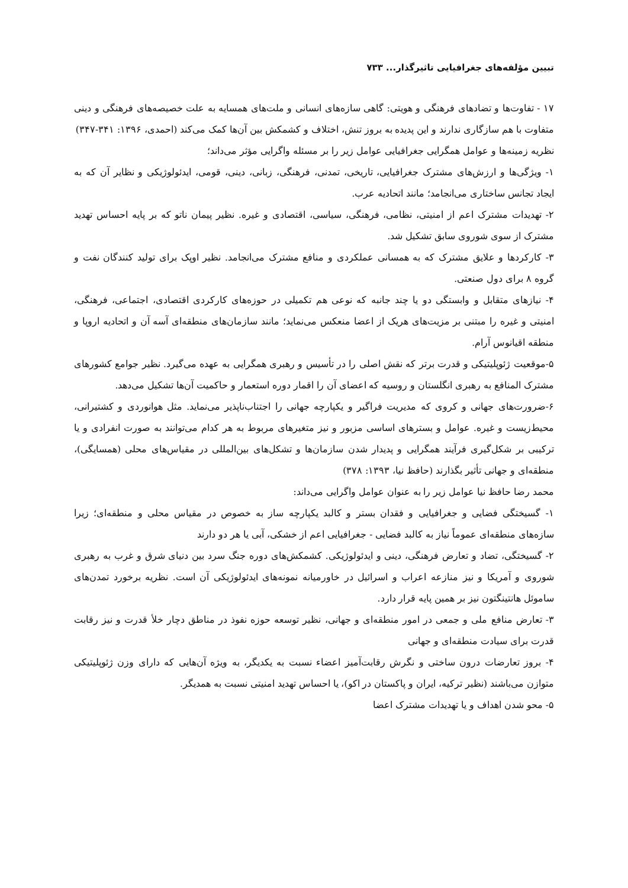تبیین مؤلفه‌های جغرافیایی تاثیرگذار... ۷۳۳
۱۷ - تفاوت‌ها و تضادهای فرهنگی و هویتی: گاهی سازه‌های انسانی و ملت‌های همسایه به علت خصیصه‌های فرهنگی و دینی متفاوت با هم سازگاری ندارند و این پدیده به بروز تنش، اختلاف و کشمکش بین آن‌ها کمک می‌کند (احمدی، ۱۳۹۶: ۳۴۱-۳۴۷)
نظریه زمینه‌ها و عوامل همگرایی جغرافیایی عوامل زیر را بر مسئله واگرایی مؤثر می‌داند؛
۱- ویژگی‌ها و ارزش‌های مشترک جغرافیایی، تاریخی، تمدنی، فرهنگی، زبانی، دینی، قومی، ایدئولوژیکی و نظایر آن که به ایجاد تجانس ساختاری می‌انجامد؛ مانند اتحادیه عرب.
۲- تهدیدات مشترک اعم از امنیتی، نظامی، فرهنگی، سیاسی، اقتصادی و غیره. نظیر پیمان ناتو که بر پایه احساس تهدید مشترک از سوی شوروی سابق تشکیل شد.
۳- کارکردها و علایق مشترک که به همسانی عملکردی و منافع مشترک می‌انجامد. نظیر اوپک برای تولید کنندگان نفت و گروه ۸ برای دول صنعتی.
۴- نیازهای متقابل و وابستگی دو یا چند جانبه که نوعی هم تکمیلی در حوزه‌های کارکردی اقتصادی، اجتماعی، فرهنگی، امنیتی و غیره را مبتنی بر مزیت‌های هریک از اعضا منعکس می‌نماید؛ مانند سازمان‌های منطقه‌ای آسه آن و اتحادیه اروپا و منطقه اقیانوس آرام.
۵-موقعیت ژئوپلیتیکی و قدرت برتر که نقش اصلی را در تأسیس و رهبری همگرایی به عهده می‌گیرد. نظیر جوامع کشورهای مشترک المنافع به رهبری انگلستان و روسیه که اعضای آن را اقمار دوره استعمار و حاکمیت آن‌ها تشکیل می‌دهد.
۶-ضرورت‌های جهانی و کروی که مدیریت فراگیر و یکپارچه جهانی را اجتناب‌ناپذیر می‌نماید. مثل هوانوردی و کشتیرانی، محیط‌زیست و غیره. عوامل و بسترهای اساسی مزبور و نیز متغیرهای مربوط به هر کدام می‌توانند به صورت انفرادی و یا ترکیبی بر شکل‌گیری فرآیند همگرایی و پدیدار شدن سازمان‌ها و تشکل‌های بین‌المللی در مقیاس‌های محلی (همسایگی)، منطقه‌ای و جهانی تأثیر بگذارند (حافظ نیا، ۱۳۹۳: ۳۷۸)
محمد رضا حافظ نیا عوامل زیر را به عنوان عوامل واگرایی می‌داند:
۱- گسیختگی فضایی و جغرافیایی و فقدان بستر و کالبد یکپارچه ساز به خصوص در مقیاس محلی و منطقه‌ای؛ زیرا سازه‌های منطقه‌ای عموماً نیاز به کالبد فضایی - جغرافیایی اعم از خشکی، آبی یا هر دو دارند
۲- گسیختگی، تضاد و تعارض فرهنگی، دینی و ایدئولوژیکی. کشمکش‌های دوره جنگ سرد بین دنیای شرق و غرب به رهبری شوروی و آمریکا و نیز منازعه اعراب و اسرائیل در خاورمیانه نمونه‌های ایدئولوژیکی آن است. نظریه برخورد تمدن‌های ساموئل هانتینگتون نیز بر همین پایه قرار دارد.
۳- تعارض منافع ملی و جمعی در امور منطقه‌ای و جهانی، نظیر توسعه حوزه نفوذ در مناطق دچار خلأ قدرت و نیز رقابت قدرت برای سیادت منطقه‌ای و جهانی
۴- بروز تعارضات درون ساختی و نگرش رقابت‌آمیز اعضاء نسبت به یکدیگر، به ویژه آن‌هایی که دارای وزن ژئوپلیتیکی متوازن می‌باشند (نظیر ترکیه، ایران و پاکستان در اکو)، یا احساس تهدید امنیتی نسبت به همدیگر.
۵- محو شدن اهداف و یا تهدیدات مشترک اعضا